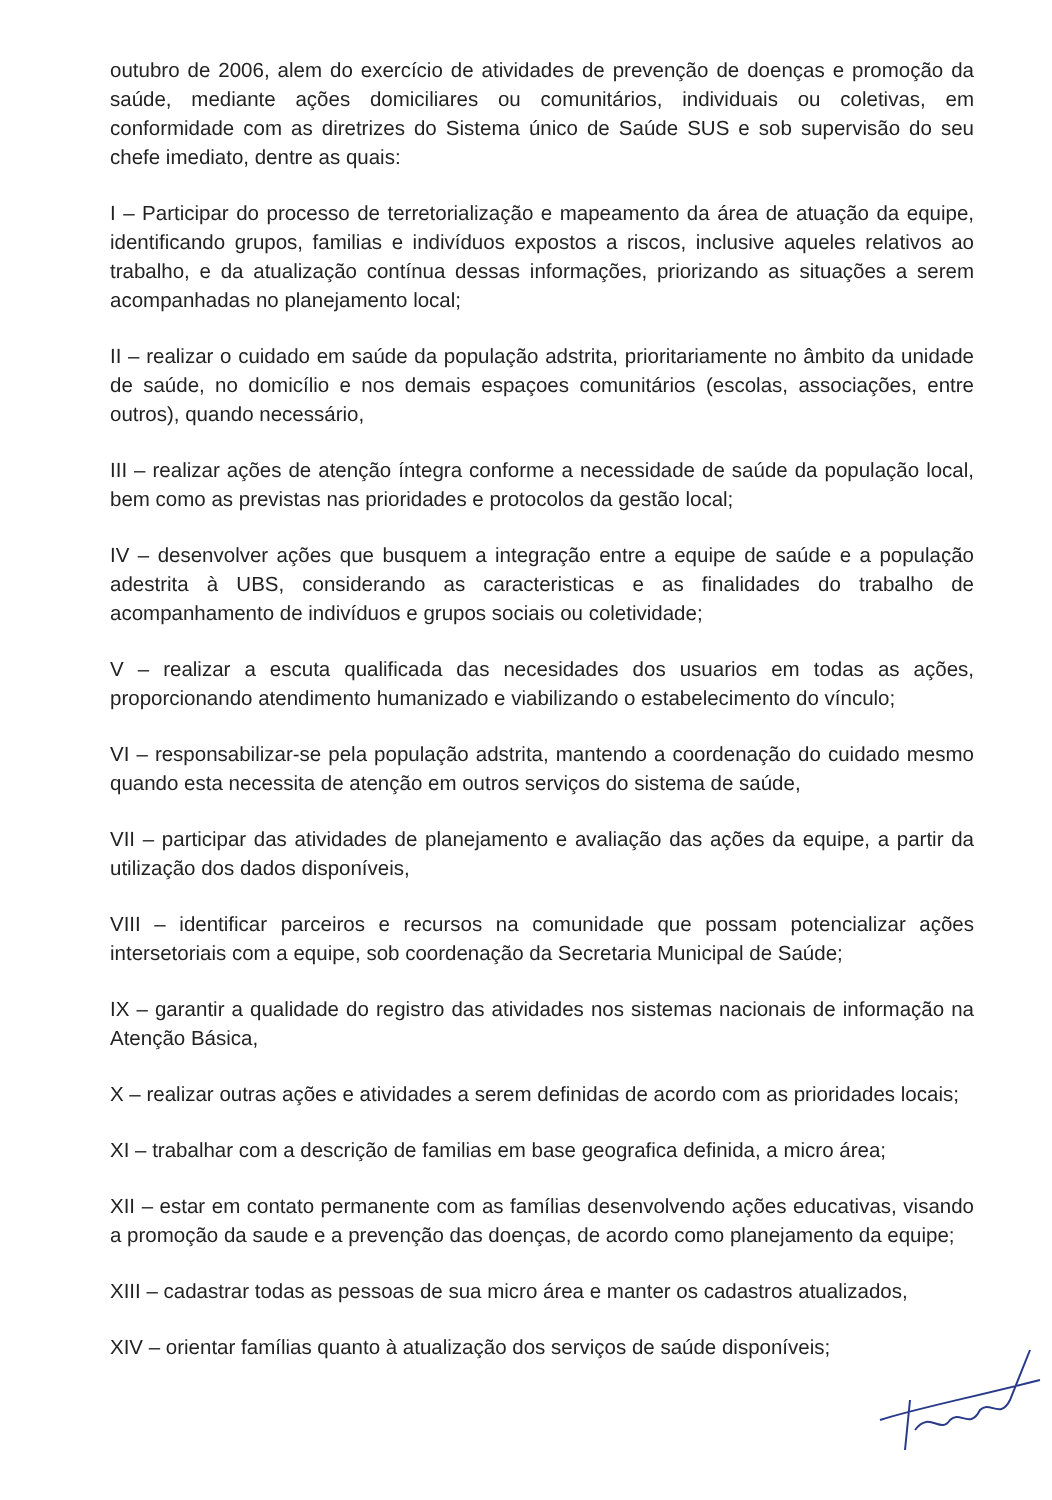outubro de 2006, alem do exercício de atividades de prevenção de doenças e promoção da saúde, mediante ações domiciliares ou comunitários, individuais ou coletivas, em conformidade com as diretrizes do Sistema único de Saúde SUS e sob supervisão do seu chefe imediato, dentre as quais:
I – Participar do processo de terretorialização e mapeamento da área de atuação da equipe, identificando grupos, familias e indivíduos expostos a riscos, inclusive aqueles relativos ao trabalho, e da atualização contínua dessas informações, priorizando as situações a serem acompanhadas no planejamento local;
II – realizar o cuidado em saúde da população adstrita, prioritariamente no âmbito da unidade de saúde, no domicílio e nos demais espaçoes comunitários (escolas, associações, entre outros), quando necessário,
III – realizar ações de atenção íntegra conforme a necessidade de saúde da população local, bem como as previstas nas prioridades e protocolos da gestão local;
IV – desenvolver ações que busquem a integração entre a equipe de saúde e a população adestrita à UBS, considerando as caracteristicas e as finalidades do trabalho de acompanhamento de indivíduos e grupos sociais ou coletividade;
V – realizar a escuta qualificada das necesidades dos usuarios em todas as ações, proporcionando atendimento humanizado e viabilizando o estabelecimento do vínculo;
VI – responsabilizar-se pela população adstrita, mantendo a coordenação do cuidado mesmo quando esta necessita de atenção em outros serviços do sistema de saúde,
VII – participar das atividades de planejamento e avaliação das ações da equipe, a partir da utilização dos dados disponíveis,
VIII – identificar parceiros e recursos na comunidade que possam potencializar ações intersetoriais com a equipe, sob coordenação da Secretaria Municipal de Saúde;
IX – garantir a qualidade do registro das atividades nos sistemas nacionais de informação na Atenção Básica,
X – realizar outras ações e atividades a serem definidas de acordo com as prioridades locais;
XI – trabalhar com a descrição de familias em base geografica definida, a micro área;
XII – estar em contato permanente com as famílias desenvolvendo ações educativas, visando a promoção da saude e a prevenção das doenças, de acordo como planejamento da equipe;
XIII – cadastrar todas as pessoas de sua micro área e manter os cadastros atualizados,
XIV – orientar famílias quanto à atualização dos serviços de saúde disponíveis;